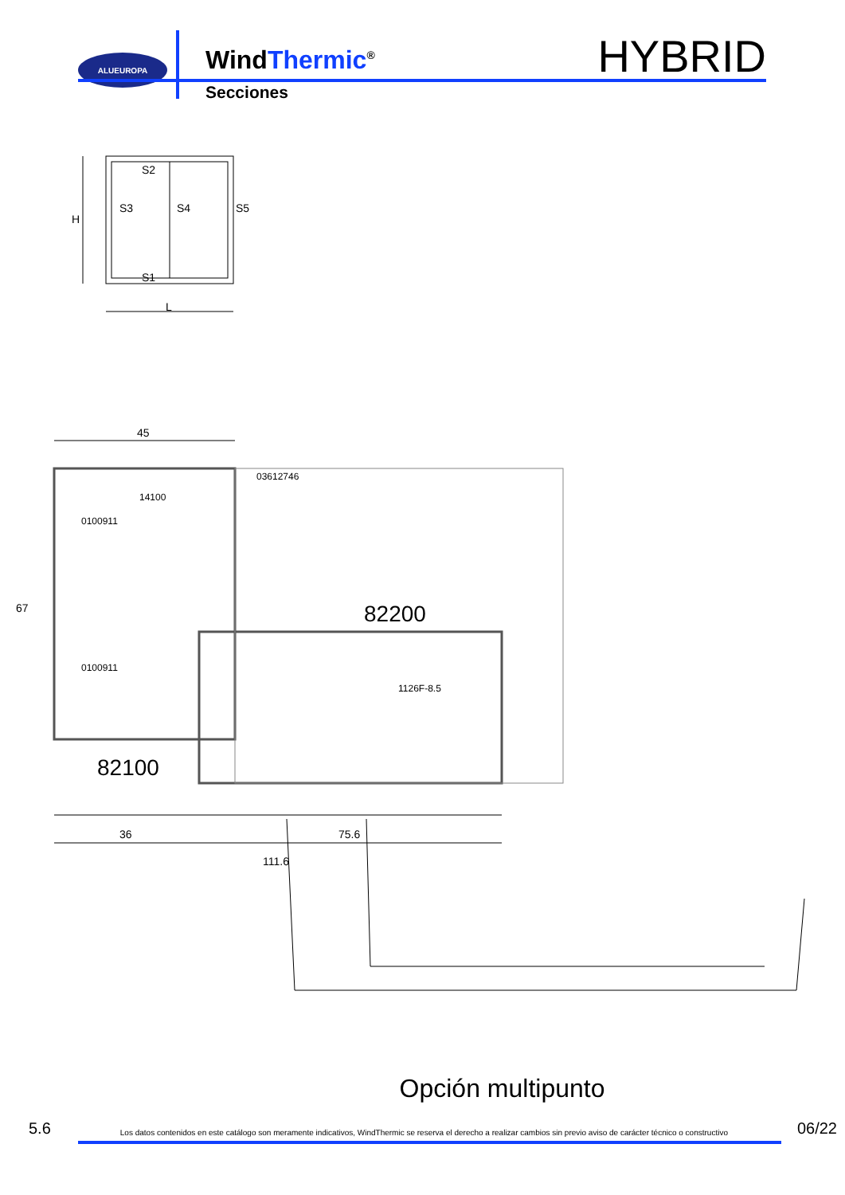ALUEUROPA
WindThermic<sup>®</sup>
Secciones
HYBRID
S2
S3
S4
S5
S1
L
H
45
67
03612746
14100
0100911
0100911
82200
82100
1126F-8.5
36
75.6
111.6
Opción multipunto
5.6 Los datos contenidos en este catálogo son meramente indicativos, WindThermic se reserva el derecho a realizar cambios sin previo aviso de carácter técnico o constructivo 06/22